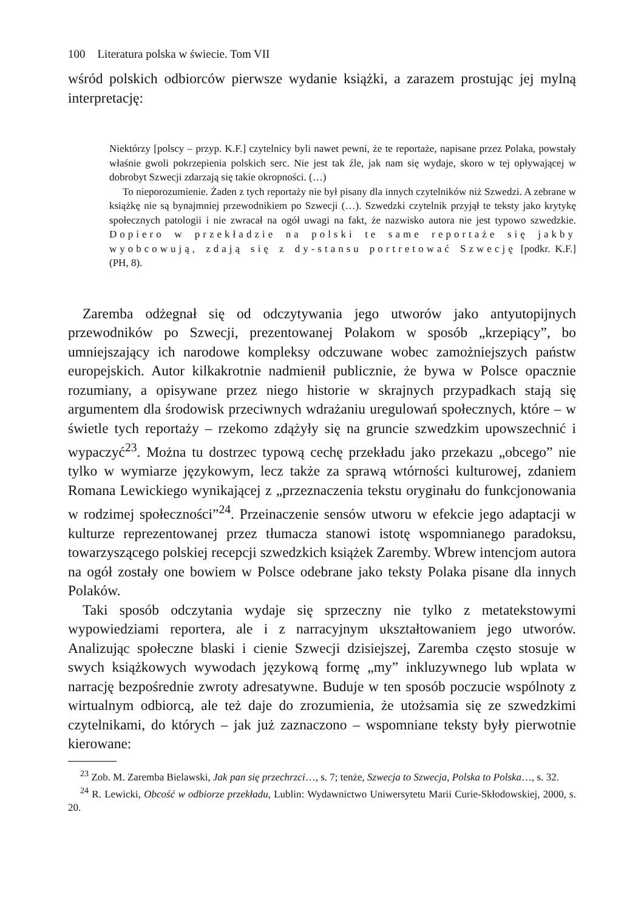100 Literatura polska w świecie. Tom VII
wśród polskich odbiorców pierwsze wydanie książki, a zarazem prostując jej mylną interpretację:
Niektórzy [polscy – przyp. K.F.] czytelnicy byli nawet pewni, że te reportaże, napisane przez Polaka, powstały właśnie gwoli pokrzepienia polskich serc. Nie jest tak źle, jak nam się wydaje, skoro w tej opływającej w dobrobyt Szwecji zdarzają się takie okropności. (…)
To nieporozumienie. Żaden z tych reportaży nie był pisany dla innych czytelników niż Szwedzi. A zebrane w książkę nie są bynajmniej przewodnikiem po Szwecji (…). Szwedzki czytelnik przyjął te teksty jako krytykę społecznych patologii i nie zwracał na ogół uwagi na fakt, że nazwisko autora nie jest typowo szwedzkie. Dopiero w przekładzie na polski te same reportaże się jakby wyobcowują, zdają się z dy-stansu portretować Szwecję [podkr. K.F.] (PH, 8).
Zaremba odżegnał się od odczytywania jego utworów jako antyutopijnych przewodników po Szwecji, prezentowanej Polakom w sposób „krzepiący”, bo umniejszający ich narodowe kompleksy odczuwane wobec zamożniejszych państw europejskich. Autor kilkakrotnie nadmienił publicznie, że bywa w Polsce opacznie rozumiany, a opisywane przez niego historie w skrajnych przypadkach stają się argumentem dla środowisk przeciwnych wdrażaniu uregulowań społecznych, które – w świetle tych reportaży – rzekomo zdążyły się na gruncie szwedzkim upowszechnić i wypaczyć<sup>23</sup>. Można tu dostrzec typową cechę przekładu jako przekazu „obcego” nie tylko w wymiarze językowym, lecz także za sprawą wtórności kulturowej, zdaniem Romana Lewickiego wynikającej z „przeznaczenia tekstu oryginału do funkcjonowania w rodzimej społeczności”<sup>24</sup>. Przeinaczenie sensów utworu w efekcie jego adaptacji w kulturze reprezentowanej przez tłumacza stanowi istotę wspomnianego paradoksu, towarzyszącego polskiej recepcji szwedzkich książek Zaremby. Wbrew intencjom autora na ogół zostały one bowiem w Polsce odebrane jako teksty Polaka pisane dla innych Polaków.
Taki sposób odczytania wydaje się sprzeczny nie tylko z metatekstowymi wypowiedziami reportera, ale i z narracyjnym ukształtowaniem jego utworów. Analizując społeczne blaski i cienie Szwecji dzisiejszej, Zaremba często stosuje w swych książkowych wywodach językową formę „my” inkluzywnego lub wplata w narrację bezpośrednie zwroty adresatywne. Buduje w ten sposób poczucie wspólnoty z wirtualnym odbiorcą, ale też daje do zrozumienia, że utożsamia się ze szwedzkimi czytelnikami, do których – jak już zaznaczono – wspomniane teksty były pierwotnie kierowane:
<sup>23</sup> Zob. M. Zaremba Bielawski, Jak pan się przechrzci…, s. 7; tenże, Szwecja to Szwecja, Polska to Polska…, s. 32.
<sup>24</sup> R. Lewicki, Obcość w odbiorze przekładu, Lublin: Wydawnictwo Uniwersytetu Marii Curie-Skłodowskiej, 2000, s. 20.